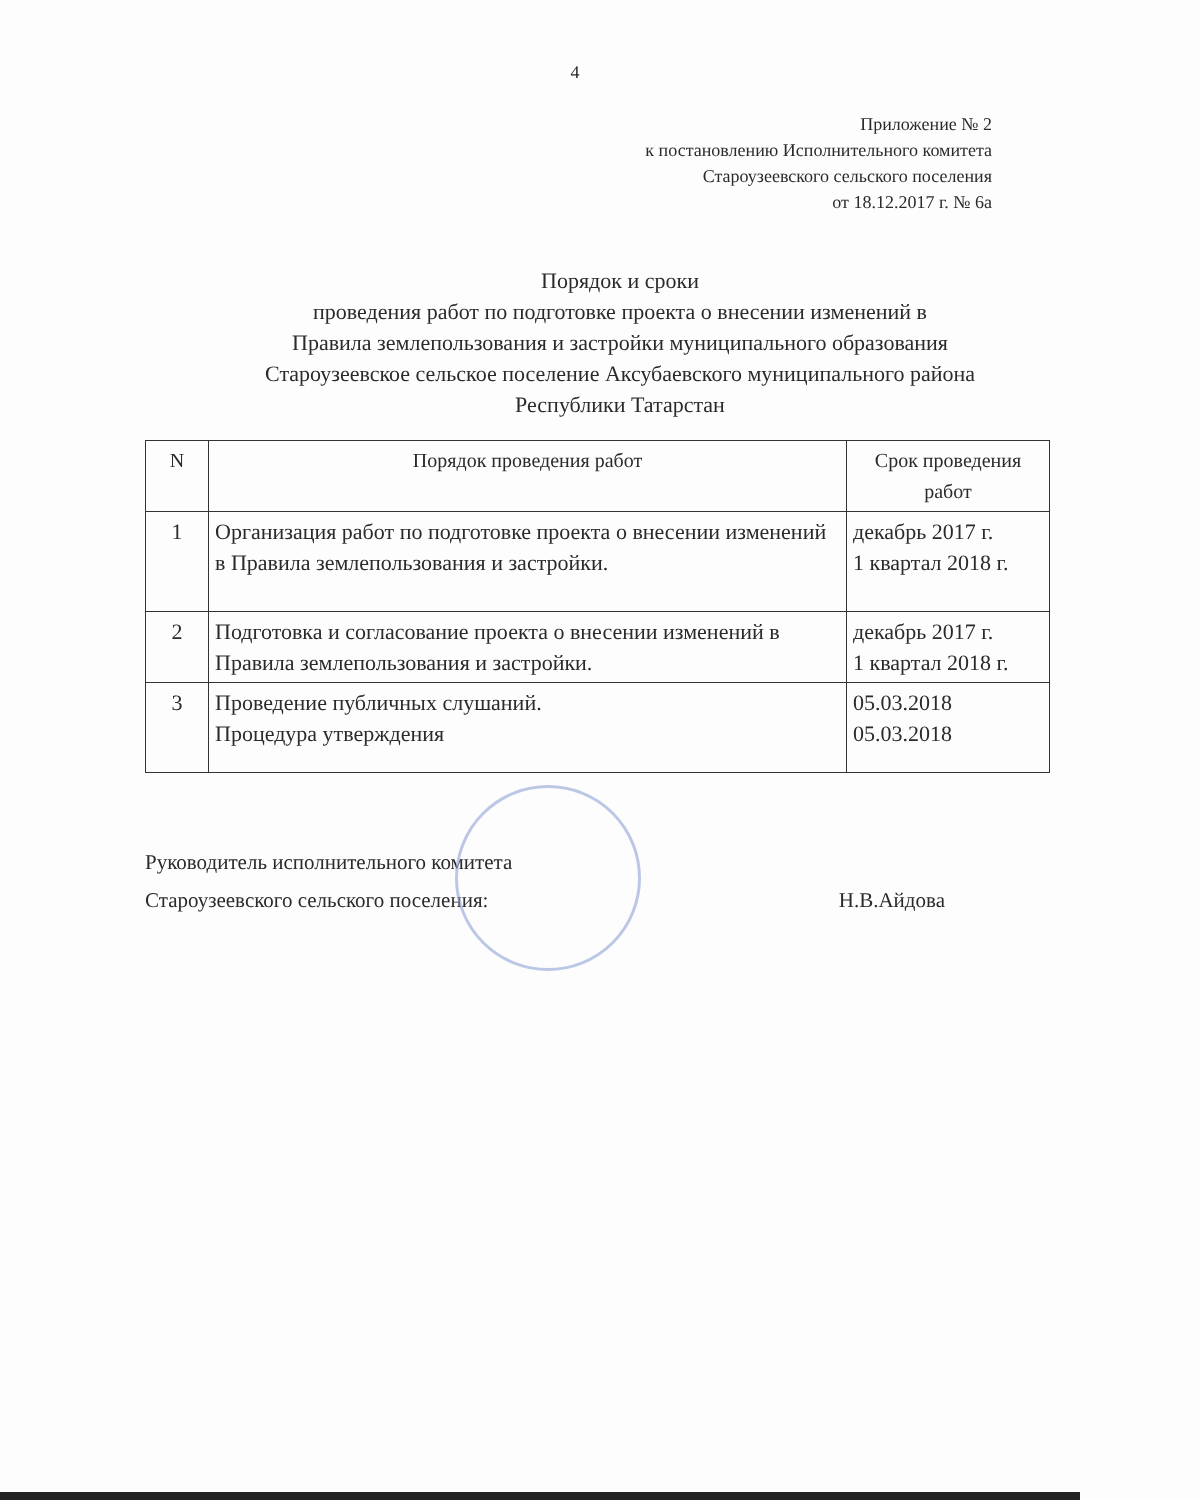4
Приложение № 2
к постановлению Исполнительного комитета
Староузеевского сельского поселения
от 18.12.2017 г. № 6а
Порядок и сроки
проведения работ по подготовке проекта о внесении изменений в
Правила землепользования и застройки муниципального образования
Староузеевское сельское поселение Аксубаевского муниципального района
Республики Татарстан
| N | Порядок проведения работ | Срок проведения работ |
| --- | --- | --- |
| 1 | Организация работ по подготовке проекта о внесении изменений в Правила землепользования и застройки. | декабрь 2017 г. 1 квартал 2018 г. |
| 2 | Подготовка и согласование проекта о внесении изменений в Правила землепользования и застройки. | декабрь 2017 г. 1 квартал 2018 г. |
| 3 | Проведение публичных слушаний. Процедура утверждения | 05.03.2018 05.03.2018 |
Руководитель исполнительного комитета
Староузеевского сельского поселения:
Н.В.Айдова